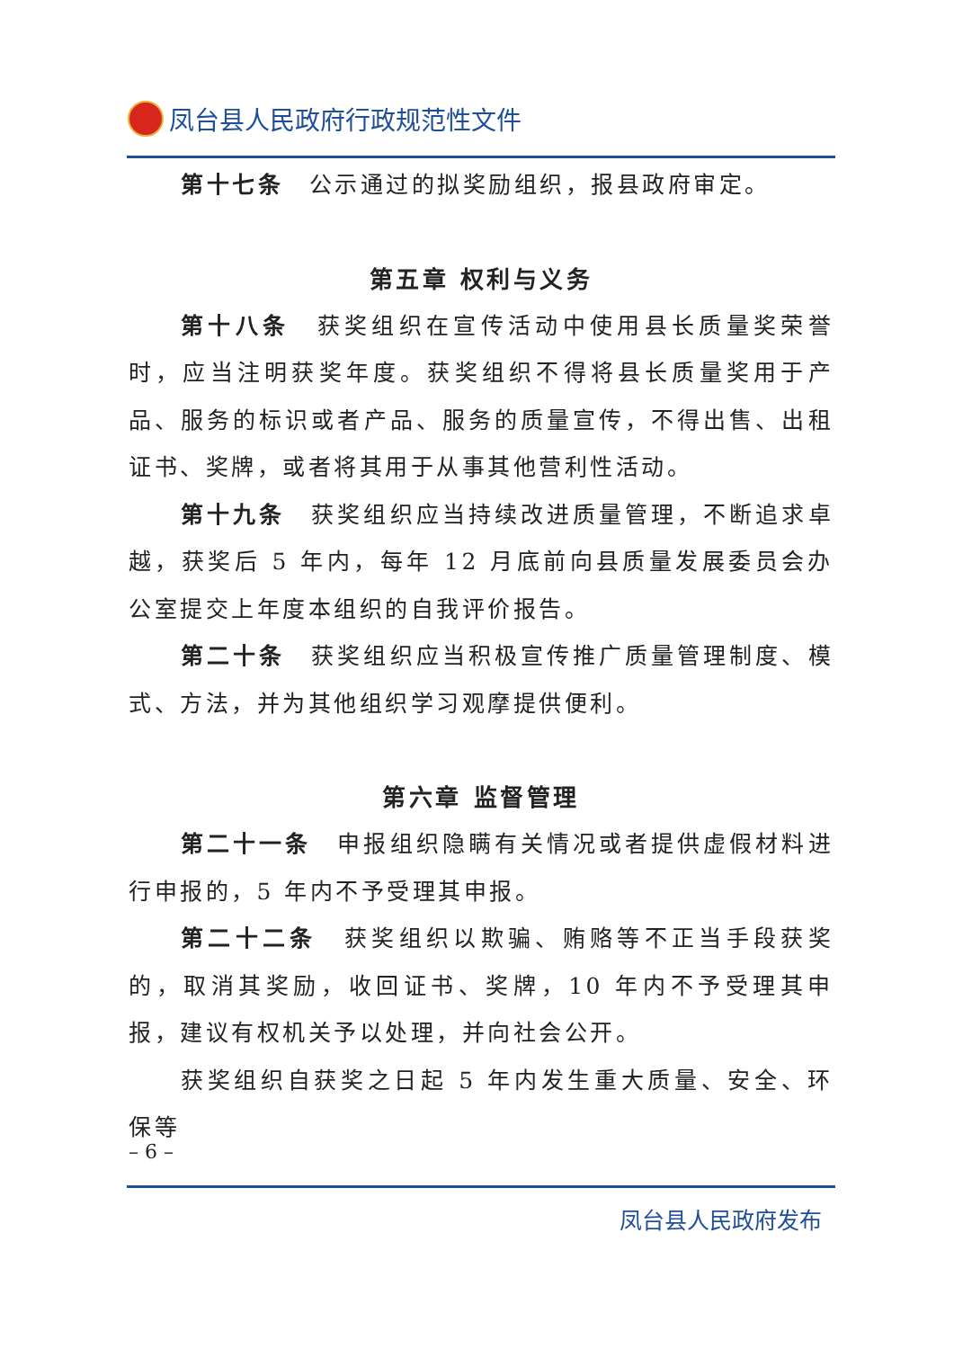凤台县人民政府行政规范性文件
第十七条　公示通过的拟奖励组织，报县政府审定。
第五章 权利与义务
第十八条　获奖组织在宣传活动中使用县长质量奖荣誉时，应当注明获奖年度。获奖组织不得将县长质量奖用于产品、服务的标识或者产品、服务的质量宣传，不得出售、出租证书、奖牌，或者将其用于从事其他营利性活动。
第十九条　获奖组织应当持续改进质量管理，不断追求卓越，获奖后 5 年内，每年 12 月底前向县质量发展委员会办公室提交上年度本组织的自我评价报告。
第二十条　获奖组织应当积极宣传推广质量管理制度、模式、方法，并为其他组织学习观摩提供便利。
第六章 监督管理
第二十一条　申报组织隐瞒有关情况或者提供虚假材料进行申报的，5 年内不予受理其申报。
第二十二条　获奖组织以欺骗、贿赂等不正当手段获奖的，取消其奖励，收回证书、奖牌，10 年内不予受理其申报，建议有权机关予以处理，并向社会公开。
获奖组织自获奖之日起 5 年内发生重大质量、安全、环保等
– 6 –
凤台县人民政府发布